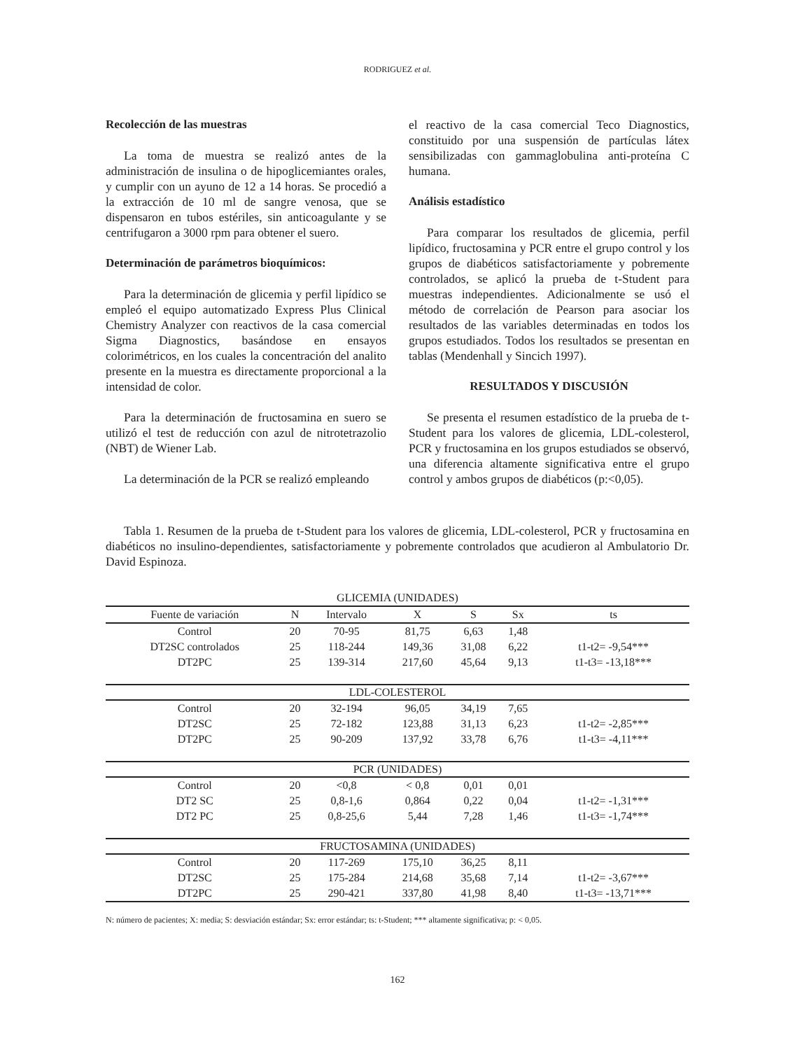RODRIGUEZ et al.
Recolección de las muestras
La toma de muestra se realizó antes de la administración de insulina o de hipoglicemiantes orales, y cumplir con un ayuno de 12 a 14 horas. Se procedió a la extracción de 10 ml de sangre venosa, que se dispensaron en tubos estériles, sin anticoagulante y se centrifugaron a 3000 rpm para obtener el suero.
Determinación de parámetros bioquímicos:
Para la determinación de glicemia y perfil lipídico se empleó el equipo automatizado Express Plus Clinical Chemistry Analyzer con reactivos de la casa comercial Sigma Diagnostics, basándose en ensayos colorimétricos, en los cuales la concentración del analito presente en la muestra es directamente proporcional a la intensidad de color.
Para la determinación de fructosamina en suero se utilizó el test de reducción con azul de nitrotetrazolio (NBT) de Wiener Lab.
La determinación de la PCR se realizó empleando
el reactivo de la casa comercial Teco Diagnostics, constituido por una suspensión de partículas látex sensibilizadas con gammaglobulina anti-proteína C humana.
Análisis estadístico
Para comparar los resultados de glicemia, perfil lipídico, fructosamina y PCR entre el grupo control y los grupos de diabéticos satisfactoriamente y pobremente controlados, se aplicó la prueba de t-Student para muestras independientes. Adicionalmente se usó el método de correlación de Pearson para asociar los resultados de las variables determinadas en todos los grupos estudiados. Todos los resultados se presentan en tablas (Mendenhall y Sincich 1997).
RESULTADOS Y DISCUSIÓN
Se presenta el resumen estadístico de la prueba de t-Student para los valores de glicemia, LDL-colesterol, PCR y fructosamina en los grupos estudiados se observó, una diferencia altamente significativa entre el grupo control y ambos grupos de diabéticos (p:<0,05).
Tabla 1. Resumen de la prueba de t-Student para los valores de glicemia, LDL-colesterol, PCR y fructosamina en diabéticos no insulino-dependientes, satisfactoriamente y pobremente controlados que acudieron al Ambulatorio Dr. David Espinoza.
| GLICEMIA (UNIDADES) | | | | | | |
| Fuente de variación | N | Intervalo | X | S | Sx | ts |
| Control | 20 | 70-95 | 81,75 | 6,63 | 1,48 | |
| DT2SC controlados | 25 | 118-244 | 149,36 | 31,08 | 6,22 | t1-t2= -9,54*** |
| DT2PC | 25 | 139-314 | 217,60 | 45,64 | 9,13 | t1-t3= -13,18*** |
| LDL-COLESTEROL | | | | | | |
| Control | 20 | 32-194 | 96,05 | 34,19 | 7,65 | |
| DT2SC | 25 | 72-182 | 123,88 | 31,13 | 6,23 | t1-t2= -2,85*** |
| DT2PC | 25 | 90-209 | 137,92 | 33,78 | 6,76 | t1-t3= -4,11*** |
| PCR (UNIDADES) | | | | | | |
| Control | 20 | <0,8 | < 0,8 | 0,01 | 0,01 | |
| DT2 SC | 25 | 0,8-1,6 | 0,864 | 0,22 | 0,04 | t1-t2= -1,31*** |
| DT2 PC | 25 | 0,8-25,6 | 5,44 | 7,28 | 1,46 | t1-t3= -1,74*** |
| FRUCTOSAMINA (UNIDADES) | | | | | | |
| Control | 20 | 117-269 | 175,10 | 36,25 | 8,11 | |
| DT2SC | 25 | 175-284 | 214,68 | 35,68 | 7,14 | t1-t2= -3,67*** |
| DT2PC | 25 | 290-421 | 337,80 | 41,98 | 8,40 | t1-t3= -13,71*** |
N: número de pacientes; X: media; S: desviación estándar; Sx: error estándar; ts: t-Student; *** altamente significativa; p: < 0,05.
162